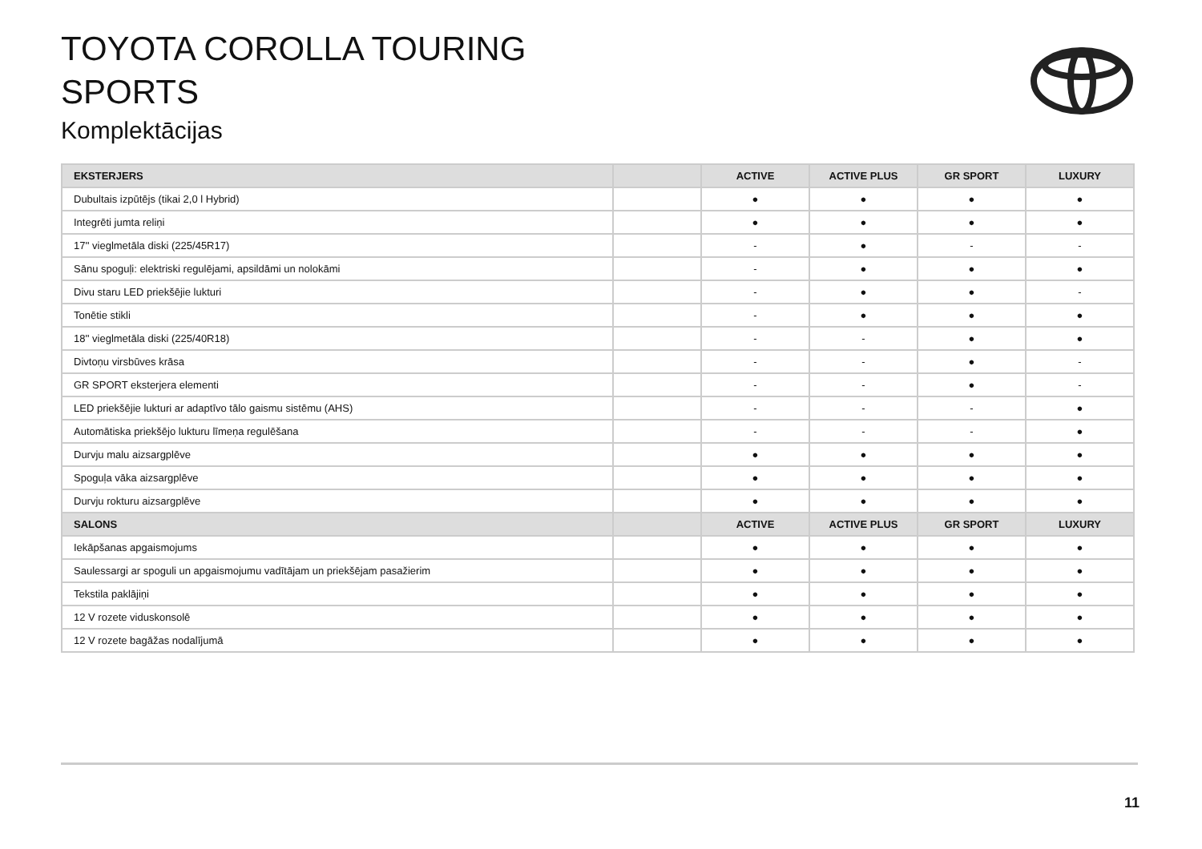TOYOTA COROLLA TOURING
SPORTS
Komplektācijas
| EKSTERJERS | | ACTIVE | ACTIVE PLUS | GR SPORT | LUXURY |
| --- | --- | --- | --- | --- | --- |
| Dubultais izpūtējs (tikai 2,0 l Hybrid) | | ● | ● | ● | ● |
| Integrēti jumta reliņi | | ● | ● | ● | ● |
| 17'' vieglmetāla diski (225/45R17) | | - | ● | - | - |
| Sānu spoguļi: elektriski regulējami, apsildāmi un nolokāmi | | - | ● | ● | ● |
| Divu staru LED priekšējie lukturi | | - | ● | ● | - |
| Tonētie stikli | | - | ● | ● | ● |
| 18'' vieglmetāla diski (225/40R18) | | - | - | ● | ● |
| Divtoņu virsbūves krāsa | | - | - | ● | - |
| GR SPORT eksterjera elementi | | - | - | ● | - |
| LED priekšējie lukturi ar adaptīvo tālo gaismu sistēmu (AHS) | | - | - | - | ● |
| Automātiska priekšējo lukturu līmeņa regulēšana | | - | - | - | ● |
| Durvju malu aizsargplēve | | ● | ● | ● | ● |
| Spoguļa vāka aizsargplēve | | ● | ● | ● | ● |
| Durvju rokturu aizsargplēve | | ● | ● | ● | ● |
| SALONS | | ACTIVE | ACTIVE PLUS | GR SPORT | LUXURY |
| Iekāpšanas apgaismojums | | ● | ● | ● | ● |
| Saulessargi ar spoguli un apgaismojumu vadītājam un priekšējam pasažierim | | ● | ● | ● | ● |
| Tekstila paklājiņi | | ● | ● | ● | ● |
| 12 V rozete viduskonsolē | | ● | ● | ● | ● |
| 12 V rozete bagāžas nodalījumā | | ● | ● | ● | ● |
11